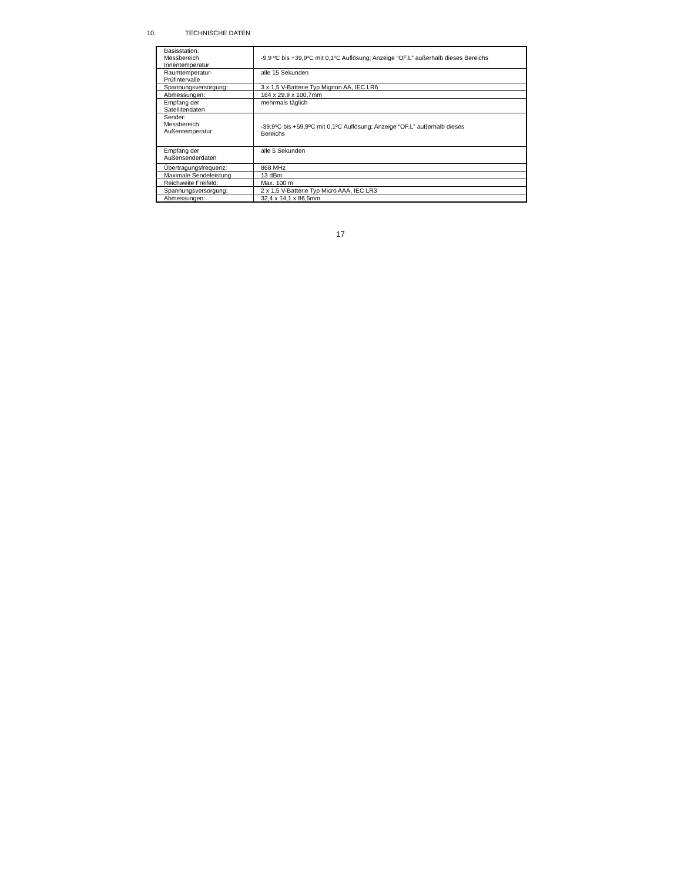10. TECHNISCHE DATEN
| Basisstation: Messbereich Innentemperatur | -9,9 ºC bis +39,9ºC mit 0,1ºC Auflösung; Anzeige “OF.L” außerhalb dieses Bereichs |
| Raumtemperatur- Prüfintervalle | alle 15 Sekunden |
| Spannungsversorgung: | 3 x 1,5 V-Batterie Typ Mignon AA, IEC LR6 |
| Abmessungen: | 164 x 29,9 x 100,7mm |
| Empfang der Satellitendaten | mehrmals täglich |
| Sender: Messbereich Außentemperatur | -39,9ºC bis +59,9ºC mit 0,1ºC Auflösung; Anzeige “OF.L” außerhalb dieses Bereichs |
| Empfang der Außensenderdaten | alle 5 Sekunden |
| Übertragungsfrequenz: | 868 MHz |
| Maximale Sendeleistung | 13 dBm |
| Reichweite Freifeld: | Max. 100 m |
| Spannungsversorgung: | 2 x 1,5 V-Batterie Typ Micro AAA, IEC LR3 |
| Abmessungen: | 32,4 x 14,1 x 86,5mm |
17